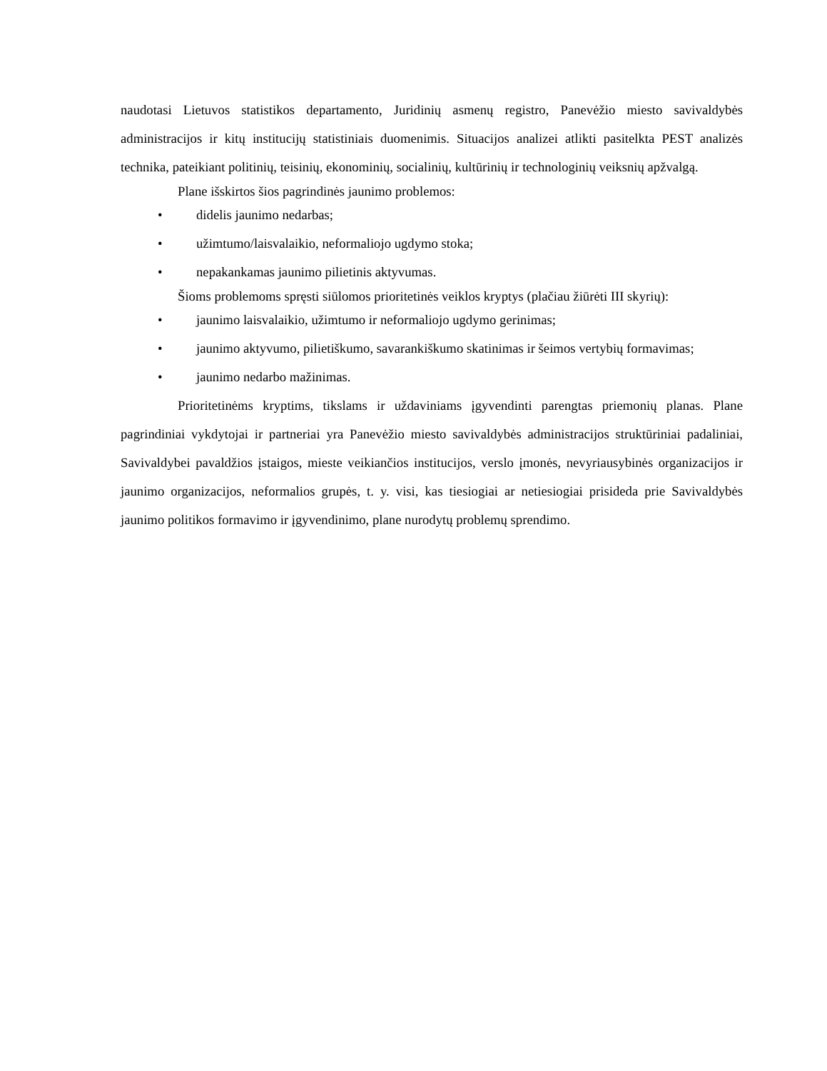naudotasi Lietuvos statistikos departamento, Juridinių asmenų registro, Panevėžio miesto savivaldybės administracijos ir kitų institucijų statistiniais duomenimis. Situacijos analizei atlikti pasitelkta PEST analizės technika, pateikiant politinių, teisinių, ekonominių, socialinių, kultūrinių ir technologinių veiksnių apžvalgą.
Plane išskirtos šios pagrindinės jaunimo problemos:
• didelis jaunimo nedarbas;
• užimtumo/laisvalaikio, neformaliojo ugdymo stoka;
• nepakankamas jaunimo pilietinis aktyvumas.
Šioms problemoms spręsti siūlomos prioritetinės veiklos kryptys (plačiau žiūrėti III skyrių):
• jaunimo laisvalaikio, užimtumo ir neformaliojo ugdymo gerinimas;
• jaunimo aktyvumo, pilietiškumo, savarankiškumo skatinimas ir šeimos vertybių formavimas;
• jaunimo nedarbo mažinimas.
Prioritetinėms kryptims, tikslams ir uždaviniams įgyvendinti parengtas priemonių planas. Plane pagrindiniai vykdytojai ir partneriai yra Panevėžio miesto savivaldybės administracijos struktūriniai padaliniai, Savivaldybei pavaldžios įstaigos, mieste veikiančios institucijos, verslo įmonės, nevyriausybinės organizacijos ir jaunimo organizacijos, neformalios grupės, t. y. visi, kas tiesiogiai ar netiesiogiai prisideda prie Savivaldybės jaunimo politikos formavimo ir įgyvendinimo, plane nurodytų problemų sprendimo.